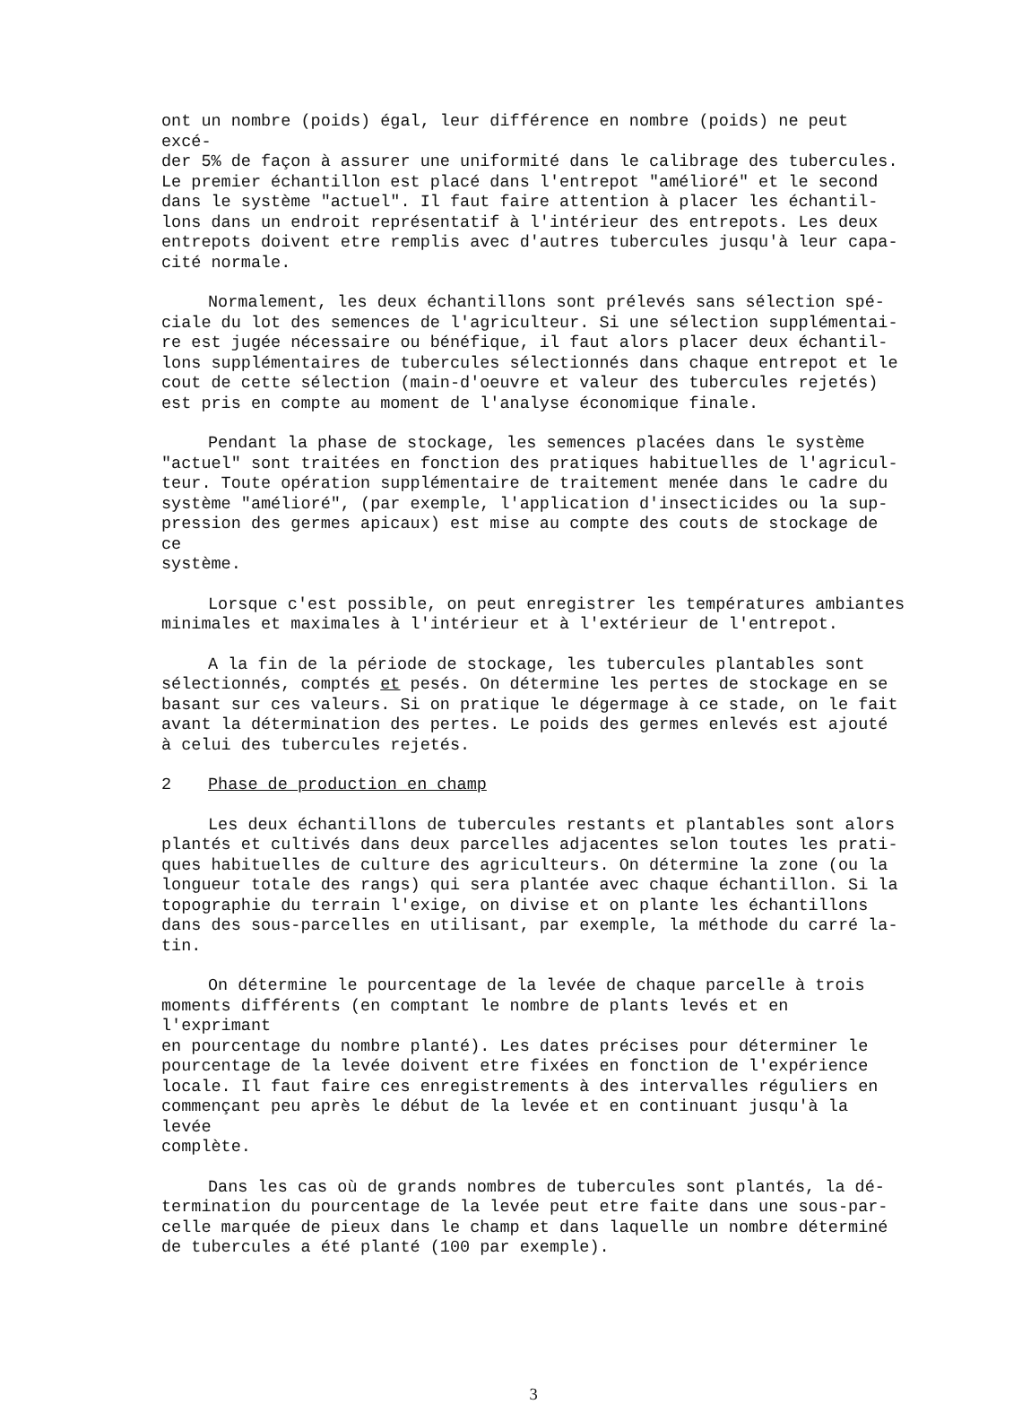ont un nombre (poids) égal, leur différence en nombre (poids) ne peut excé- der 5% de façon à assurer une uniformité dans le calibrage des tubercules. Le premier échantillon est placé dans l'entrepot "amélioré" et le second dans le système "actuel". Il faut faire attention à placer les échantil- lons dans un endroit représentatif à l'intérieur des entrepots. Les deux entrepots doivent etre remplis avec d'autres tubercules jusqu'à leur capa- cité normale.
Normalement, les deux échantillons sont prélevés sans sélection spé- ciale du lot des semences de l'agriculteur. Si une sélection supplémentai- re est jugée nécessaire ou bénéfique, il faut alors placer deux échantil- lons supplémentaires de tubercules sélectionnés dans chaque entrepot et le cout de cette sélection (main-d'oeuvre et valeur des tubercules rejetés) est pris en compte au moment de l'analyse économique finale.
Pendant la phase de stockage, les semences placées dans le système "actuel" sont traitées en fonction des pratiques habituelles de l'agricul- teur. Toute opération supplémentaire de traitement menée dans le cadre du système "amélioré", (par exemple, l'application d'insecticides ou la sup- pression des germes apicaux) est mise au compte des couts de stockage de ce système.
Lorsque c'est possible, on peut enregistrer les températures ambiantes minimales et maximales à l'intérieur et à l'extérieur de l'entrepot.
A la fin de la période de stockage, les tubercules plantables sont sélectionnés, comptés et pesés. On détermine les pertes de stockage en se basant sur ces valeurs. Si on pratique le dégermage à ce stade, on le fait avant la détermination des pertes. Le poids des germes enlevés est ajouté à celui des tubercules rejetés.
2 Phase de production en champ
Les deux échantillons de tubercules restants et plantables sont alors plantés et cultivés dans deux parcelles adjacentes selon toutes les prati- ques habituelles de culture des agriculteurs. On détermine la zone (ou la longueur totale des rangs) qui sera plantée avec chaque échantillon. Si la topographie du terrain l'exige, on divise et on plante les échantillons dans des sous-parcelles en utilisant, par exemple, la méthode du carré la- tin.
On détermine le pourcentage de la levée de chaque parcelle à trois moments différents (en comptant le nombre de plants levés et en l'exprimant en pourcentage du nombre planté). Les dates précises pour déterminer le pourcentage de la levée doivent etre fixées en fonction de l'expérience locale. Il faut faire ces enregistrements à des intervalles réguliers en commençant peu après le début de la levée et en continuant jusqu'à la levée complète.
Dans les cas où de grands nombres de tubercules sont plantés, la dé- termination du pourcentage de la levée peut etre faite dans une sous-par- celle marquée de pieux dans le champ et dans laquelle un nombre déterminé de tubercules a été planté (100 par exemple).
3